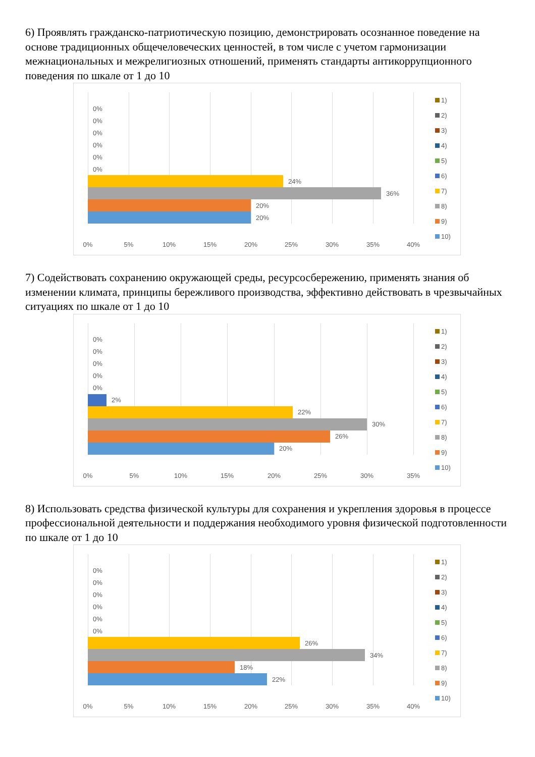6) Проявлять гражданско-патриотическую позицию, демонстрировать осознанное поведение на основе традиционных общечеловеческих ценностей, в том числе с учетом гармонизации межнациональных и межрелигиозных отношений, применять стандарты антикоррупционного поведения по шкале от 1 до 10
0%
0%
0%
0%
0%
0%
24%
36%
20%
20%
0% 5% 10% 15% 20% 25% 30% 35% 40%
1)
2)
3)
4)
5)
6)
7)
8)
9)
10)
7) Содействовать сохранению окружающей среды, ресурсосбережению, применять знания об изменении климата, принципы бережливого производства, эффективно действовать в чрезвычайных ситуациях по шкале от 1 до 10
0%
0%
0%
0%
0%
2%
22%
30%
26%
20%
0% 5% 10% 15% 20% 25% 30% 35%
1)
2)
3)
4)
5)
6)
7)
8)
9)
10)
8) Использовать средства физической культуры для сохранения и укрепления здоровья в процессе профессиональной деятельности и поддержания необходимого уровня физической подготовленности по шкале от 1 до 10
0%
0%
0%
0%
0%
0%
26%
34%
18%
22%
0% 5% 10% 15% 20% 25% 30% 35% 40%
1)
2)
3)
4)
5)
6)
7)
8)
9)
10)